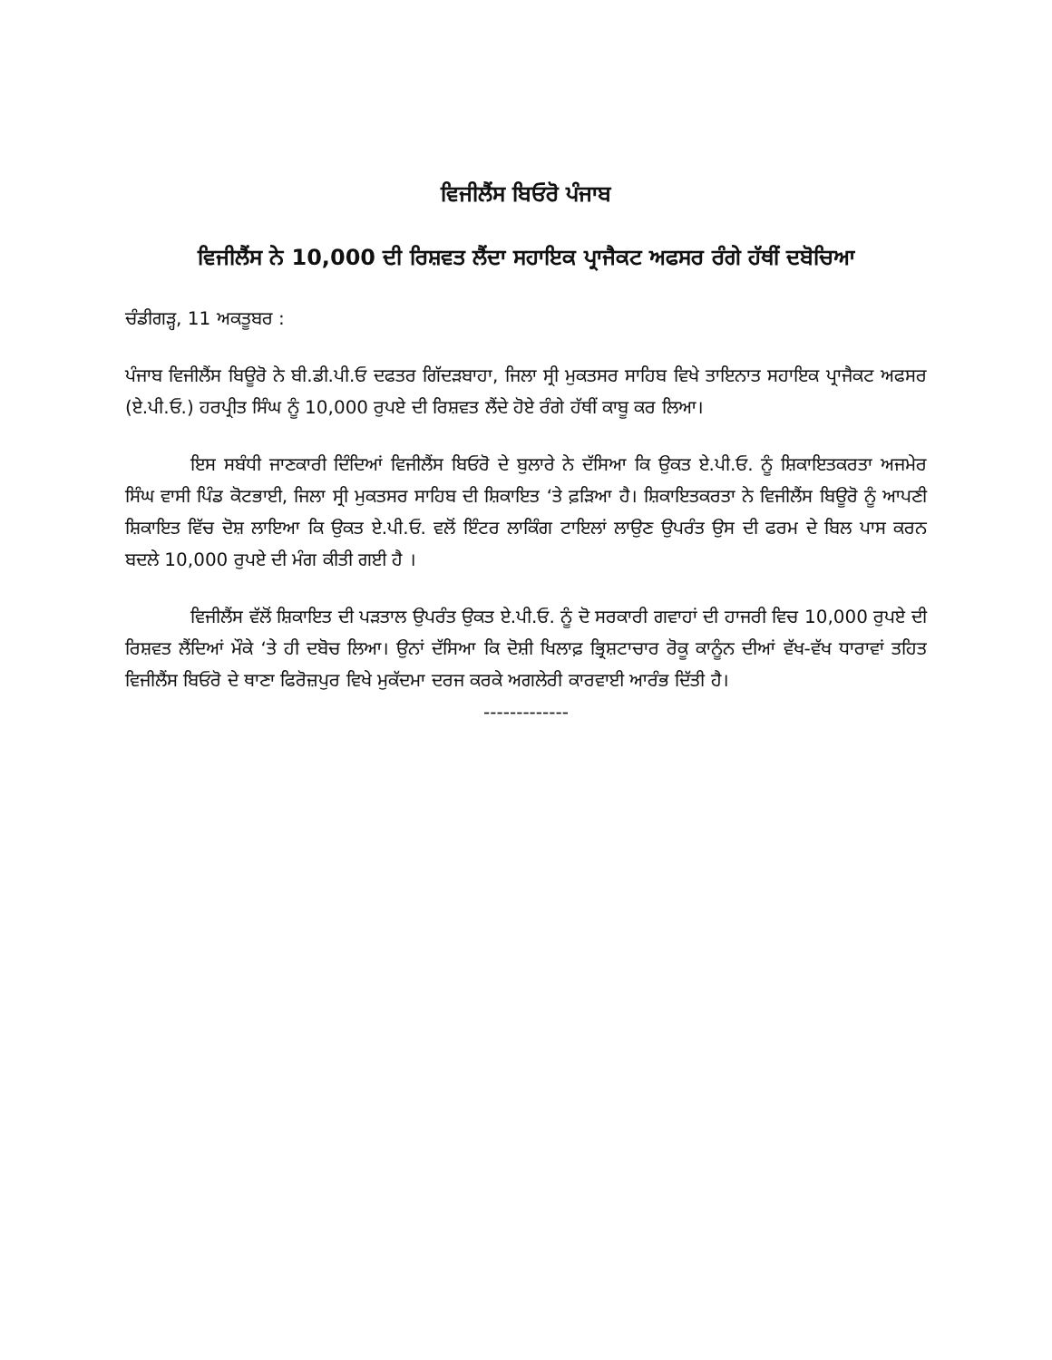ਵਿਜੀਲੈਂਸ ਬਿਓਰੋ ਪੰਜਾਬ
ਵਿਜੀਲੈਂਸ ਨੇ 10,000 ਦੀ ਰਿਸ਼ਵਤ ਲੈਂਦਾ ਸਹਾਇਕ ਪ੍ਰਾਜੈਕਟ ਅਫਸਰ ਰੰਗੇ ਹੱਥੀਂ ਦਬੋਚਿਆ
ਚੰਡੀਗੜ੍ਹ, 11 ਅਕਤੂਬਰ :
ਪੰਜਾਬ ਵਿਜੀਲੈਂਸ ਬਿਊਰੋ ਨੇ ਬੀ.ਡੀ.ਪੀ.ਓ ਦਫਤਰ ਗਿੱਦੜਬਾਹਾ, ਜਿਲਾ ਸ੍ਰੀ ਮੁਕਤਸਰ ਸਾਹਿਬ ਵਿਖੇ ਤਾਇਨਾਤ ਸਹਾਇਕ ਪ੍ਰਾਜੈਕਟ ਅਫਸਰ (ਏ.ਪੀ.ਓ.) ਹਰਪ੍ਰੀਤ ਸਿੰਘ ਨੂੰ 10,000 ਰੁਪਏ ਦੀ ਰਿਸ਼ਵਤ ਲੈਂਦੇ ਹੋਏ ਰੰਗੇ ਹੱਥੀਂ ਕਾਬੂ ਕਰ ਲਿਆ।
ਇਸ ਸਬੰਧੀ ਜਾਣਕਾਰੀ ਦਿੰਦਿਆਂ ਵਿਜੀਲੈਂਸ ਬਿਓਰੋ ਦੇ ਬੁਲਾਰੇ ਨੇ ਦੱਸਿਆ ਕਿ ਉਕਤ ਏ.ਪੀ.ਓ. ਨੂੰ ਸ਼ਿਕਾਇਤਕਰਤਾ ਅਜਮੇਰ ਸਿੰਘ ਵਾਸੀ ਪਿੰਡ ਕੋਟਭਾਈ, ਜਿਲਾ ਸ੍ਰੀ ਮੁਕਤਸਰ ਸਾਹਿਬ ਦੀ ਸ਼ਿਕਾਇਤ ‘ਤੇ ਫ਼ੜਿਆ ਹੈ। ਸ਼ਿਕਾਇਤਕਰਤਾ ਨੇ ਵਿਜੀਲੈਂਸ ਬਿਊਰੋ ਨੂੰ ਆਪਣੀ ਸ਼ਿਕਾਇਤ ਵਿੱਚ ਦੋਸ਼ ਲਾਇਆ ਕਿ ਉਕਤ ਏ.ਪੀ.ਓ. ਵਲੋਂ ਇੰਟਰ ਲਾਕਿੰਗ ਟਾਇਲਾਂ ਲਾਉਣ ਉਪਰੰਤ ਉਸ ਦੀ ਫਰਮ ਦੇ ਬਿਲ ਪਾਸ ਕਰਨ ਬਦਲੇ 10,000 ਰੁਪਏ ਦੀ ਮੰਗ ਕੀਤੀ ਗਈ ਹੈ ।
ਵਿਜੀਲੈਂਸ ਵੱਲੋਂ ਸ਼ਿਕਾਇਤ ਦੀ ਪੜਤਾਲ ਉਪਰੰਤ ਉਕਤ ਏ.ਪੀ.ਓ. ਨੂੰ ਦੋ ਸਰਕਾਰੀ ਗਵਾਹਾਂ ਦੀ ਹਾਜਰੀ ਵਿਚ 10,000 ਰੁਪਏ ਦੀ ਰਿਸ਼ਵਤ ਲੈਂਦਿਆਂ ਮੌਕੇ ‘ਤੇ ਹੀ ਦਬੋਚ ਲਿਆ। ਉਨਾਂ ਦੱਸਿਆ ਕਿ ਦੋਸ਼ੀ ਖਿਲਾਫ਼ ਭ੍ਰਿਸ਼ਟਾਚਾਰ ਰੋਕੂ ਕਾਨੂੰਨ ਦੀਆਂ ਵੱਖ-ਵੱਖ ਧਾਰਾਵਾਂ ਤਹਿਤ ਵਿਜੀਲੈਂਸ ਬਿਓਰੋ ਦੇ ਥਾਣਾ ਫਿਰੋਜ਼ਪੁਰ ਵਿਖੇ ਮੁਕੱਦਮਾ ਦਰਜ ਕਰਕੇ ਅਗਲੇਰੀ ਕਾਰਵਾਈ ਆਰੰਭ ਦਿੱਤੀ ਹੈ।
-------------